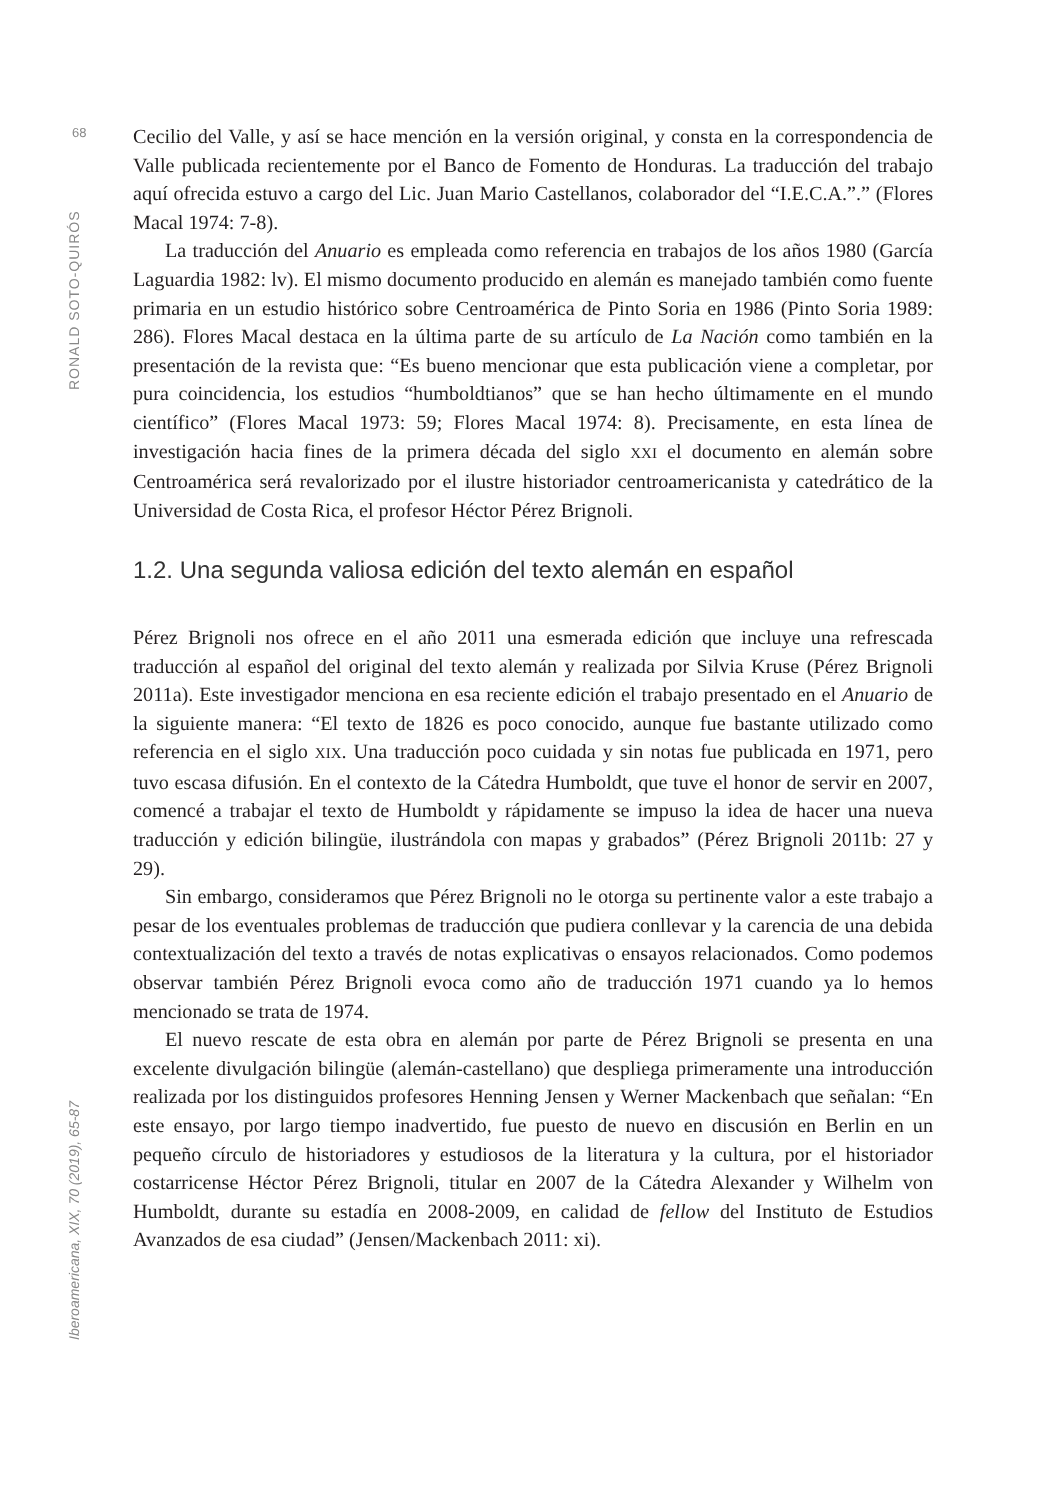68
RONALD SOTO-QUIRÓS
Iberoamericana, XIX, 70 (2019), 65-87
Cecilio del Valle, y así se hace mención en la versión original, y consta en la correspondencia de Valle publicada recientemente por el Banco de Fomento de Honduras. La traducción del trabajo aquí ofrecida estuvo a cargo del Lic. Juan Mario Castellanos, colaborador del “I.E.C.A.”.” (Flores Macal 1974: 7-8).
La traducción del Anuario es empleada como referencia en trabajos de los años 1980 (García Laguardia 1982: lv). El mismo documento producido en alemán es manejado también como fuente primaria en un estudio histórico sobre Centroamérica de Pinto Soria en 1986 (Pinto Soria 1989: 286). Flores Macal destaca en la última parte de su artículo de La Nación como también en la presentación de la revista que: “Es bueno mencionar que esta publicación viene a completar, por pura coincidencia, los estudios “humboldtianos” que se han hecho últimamente en el mundo científico” (Flores Macal 1973: 59; Flores Macal 1974: 8). Precisamente, en esta línea de investigación hacia fines de la primera década del siglo XXI el documento en alemán sobre Centroamérica será revalorizado por el ilustre historiador centroamericanista y catedrático de la Universidad de Costa Rica, el profesor Héctor Pérez Brignoli.
1.2. Una segunda valiosa edición del texto alemán en español
Pérez Brignoli nos ofrece en el año 2011 una esmerada edición que incluye una refrescada traducción al español del original del texto alemán y realizada por Silvia Kruse (Pérez Brignoli 2011a). Este investigador menciona en esa reciente edición el trabajo presentado en el Anuario de la siguiente manera: “El texto de 1826 es poco conocido, aunque fue bastante utilizado como referencia en el siglo XIX. Una traducción poco cuidada y sin notas fue publicada en 1971, pero tuvo escasa difusión. En el contexto de la Cátedra Humboldt, que tuve el honor de servir en 2007, comencé a trabajar el texto de Humboldt y rápidamente se impuso la idea de hacer una nueva traducción y edición bilingüe, ilustrándola con mapas y grabados” (Pérez Brignoli 2011b: 27 y 29).
Sin embargo, consideramos que Pérez Brignoli no le otorga su pertinente valor a este trabajo a pesar de los eventuales problemas de traducción que pudiera conllevar y la carencia de una debida contextualización del texto a través de notas explicativas o ensayos relacionados. Como podemos observar también Pérez Brignoli evoca como año de traducción 1971 cuando ya lo hemos mencionado se trata de 1974.
El nuevo rescate de esta obra en alemán por parte de Pérez Brignoli se presenta en una excelente divulgación bilingüe (alemán-castellano) que despliega primeramente una introducción realizada por los distinguidos profesores Henning Jensen y Werner Mackenbach que señalan: “En este ensayo, por largo tiempo inadvertido, fue puesto de nuevo en discusión en Berlin en un pequeño círculo de historiadores y estudiosos de la literatura y la cultura, por el historiador costarricense Héctor Pérez Brignoli, titular en 2007 de la Cátedra Alexander y Wilhelm von Humboldt, durante su estadía en 2008-2009, en calidad de fellow del Instituto de Estudios Avanzados de esa ciudad” (Jensen/Mackenbach 2011: xi).